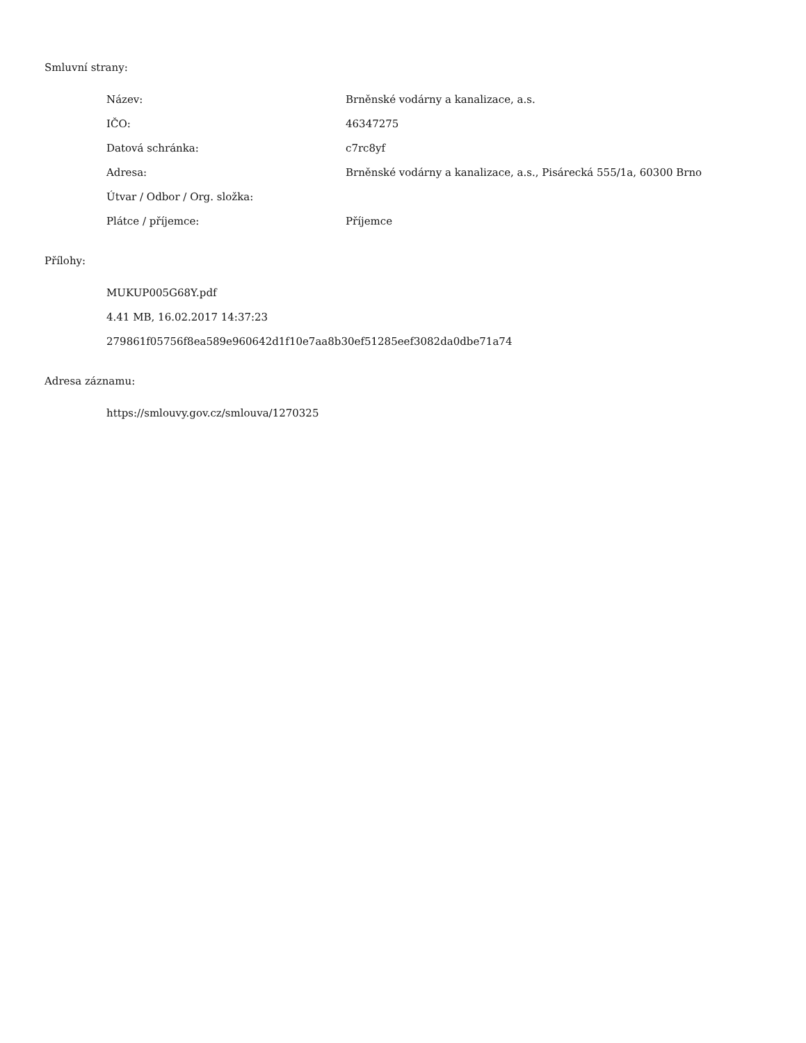Smluvní strany:
| Název: | Brněnské vodárny a kanalizace, a.s. |
| IČO: | 46347275 |
| Datová schránka: | c7rc8yf |
| Adresa: | Brněnské vodárny a kanalizace, a.s., Pisárecká 555/1a, 60300 Brno |
| Útvar / Odbor / Org. složka: | |
| Plátce / příjemce: | Příjemce |
Přílohy:
MUKUP005G68Y.pdf
4.41 MB, 16.02.2017 14:37:23
279861f05756f8ea589e960642d1f10e7aa8b30ef51285eef3082da0dbe71a74
Adresa záznamu:
https://smlouvy.gov.cz/smlouva/1270325